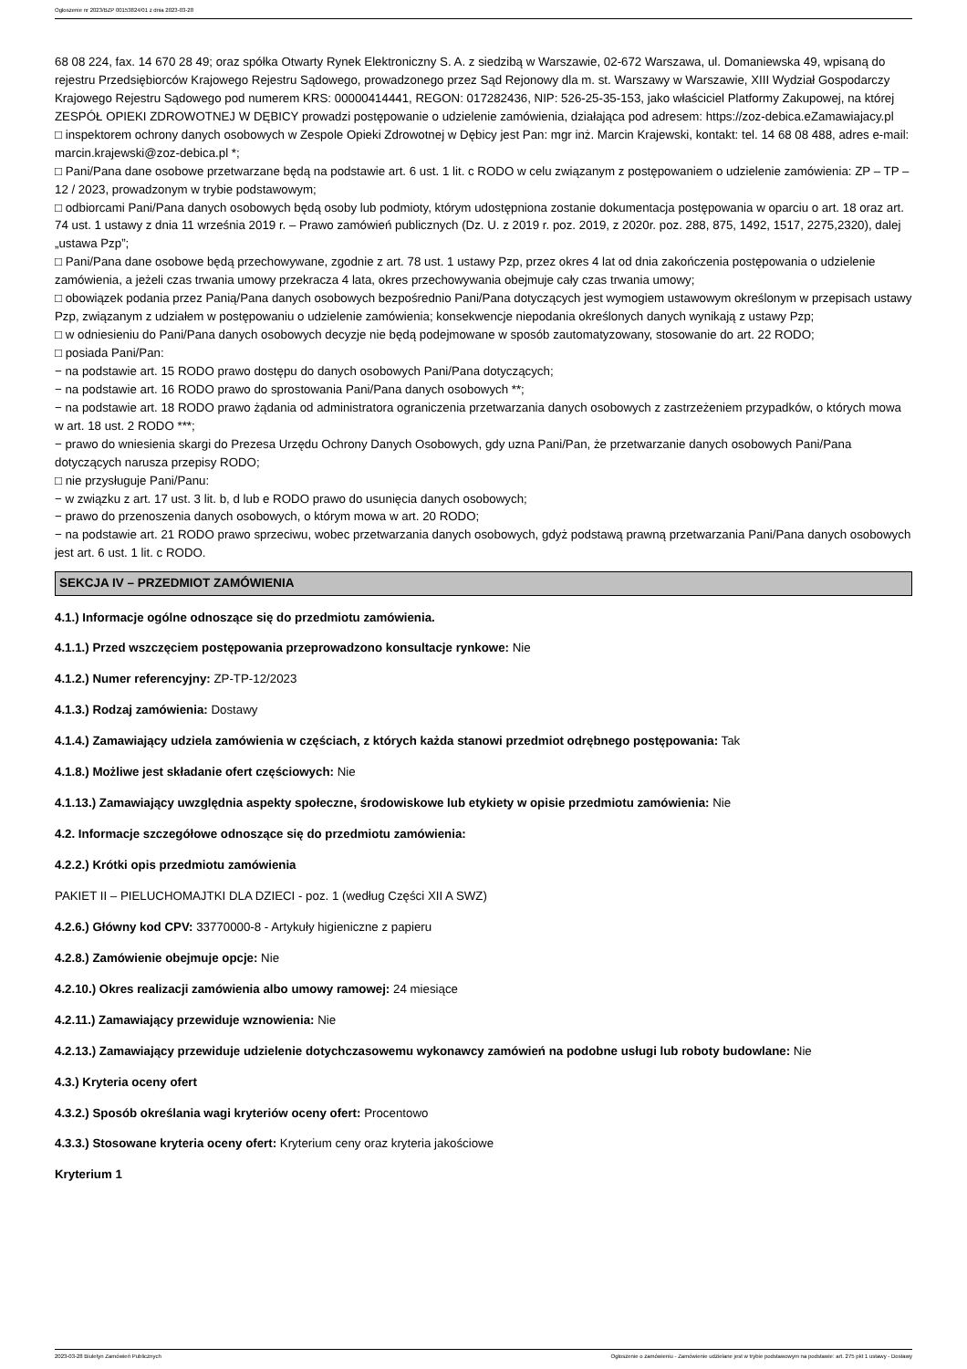Ogłoszenie nr 2023/BZP 00153824/01 z dnia 2023-03-28
68 08 224, fax. 14 670 28 49; oraz spółka Otwarty Rynek Elektroniczny S. A. z siedzibą w Warszawie, 02-672 Warszawa, ul. Domaniewska 49, wpisaną do rejestru Przedsiębiorców Krajowego Rejestru Sądowego, prowadzonego przez Sąd Rejonowy dla m. st. Warszawy w Warszawie, XIII Wydział Gospodarczy Krajowego Rejestru Sądowego pod numerem KRS: 00000414441, REGON: 017282436, NIP: 526-25-35-153, jako właściciel Platformy Zakupowej, na której ZESPÓŁ OPIEKI ZDROWOTNEJ W DĘBICY prowadzi postępowanie o udzielenie zamówienia, działająca pod adresem: https://zoz-debica.eZamawiajacy.pl
□ inspektorem ochrony danych osobowych w Zespole Opieki Zdrowotnej w Dębicy jest Pan: mgr inż. Marcin Krajewski, kontakt: tel. 14 68 08 488, adres e-mail: marcin.krajewski@zoz-debica.pl *;
□ Pani/Pana dane osobowe przetwarzane będą na podstawie art. 6 ust. 1 lit. c RODO w celu związanym z postępowaniem o udzielenie zamówienia: ZP – TP – 12 / 2023, prowadzonym w trybie podstawowym;
□ odbiorcami Pani/Pana danych osobowych będą osoby lub podmioty, którym udostępniona zostanie dokumentacja postępowania w oparciu o art. 18 oraz art. 74 ust. 1 ustawy z dnia 11 września 2019 r. – Prawo zamówień publicznych (Dz. U. z 2019 r. poz. 2019, z 2020r. poz. 288, 875, 1492, 1517, 2275,2320), dalej „ustawa Pzp”;
□ Pani/Pana dane osobowe będą przechowywane, zgodnie z art. 78 ust. 1 ustawy Pzp, przez okres 4 lat od dnia zakończenia postępowania o udzielenie zamówienia, a jeżeli czas trwania umowy przekracza 4 lata, okres przechowywania obejmuje cały czas trwania umowy;
□ obowiązek podania przez Panią/Pana danych osobowych bezpośrednio Pani/Pana dotyczących jest wymogiem ustawowym określonym w przepisach ustawy Pzp, związanym z udziałem w postępowaniu o udzielenie zamówienia; konsekwencje niepodania określonych danych wynikają z ustawy Pzp;
□ w odniesieniu do Pani/Pana danych osobowych decyzje nie będą podejmowane w sposób zautomatyzowany, stosowanie do art. 22 RODO;
□ posiada Pani/Pan:
− na podstawie art. 15 RODO prawo dostępu do danych osobowych Pani/Pana dotyczących;
− na podstawie art. 16 RODO prawo do sprostowania Pani/Pana danych osobowych **;
− na podstawie art. 18 RODO prawo żądania od administratora ograniczenia przetwarzania danych osobowych z zastrzeżeniem przypadków, o których mowa w art. 18 ust. 2 RODO ***;
− prawo do wniesienia skargi do Prezesa Urzędu Ochrony Danych Osobowych, gdy uzna Pani/Pan, że przetwarzanie danych osobowych Pani/Pana dotyczących narusza przepisy RODO;
□ nie przysługuje Pani/Panu:
− w związku z art. 17 ust. 3 lit. b, d lub e RODO prawo do usunięcia danych osobowych;
− prawo do przenoszenia danych osobowych, o którym mowa w art. 20 RODO;
− na podstawie art. 21 RODO prawo sprzeciwu, wobec przetwarzania danych osobowych, gdyż podstawą prawną przetwarzania Pani/Pana danych osobowych jest art. 6 ust. 1 lit. c RODO.
SEKCJA IV – PRZEDMIOT ZAMÓWIENIA
4.1.) Informacje ogólne odnoszące się do przedmiotu zamówienia.
4.1.1.) Przed wszczęciem postępowania przeprowadzono konsultacje rynkowe: Nie
4.1.2.) Numer referencyjny: ZP-TP-12/2023
4.1.3.) Rodzaj zamówienia: Dostawy
4.1.4.) Zamawiający udziela zamówienia w częściach, z których każda stanowi przedmiot odrębnego postępowania: Tak
4.1.8.) Możliwe jest składanie ofert częściowych: Nie
4.1.13.) Zamawiający uwzględnia aspekty społeczne, środowiskowe lub etykiety w opisie przedmiotu zamówienia: Nie
4.2. Informacje szczegółowe odnoszące się do przedmiotu zamówienia:
4.2.2.) Krótki opis przedmiotu zamówienia
PAKIET II – PIELUCHOMAJTKI DLA DZIECI - poz. 1 (według Części XII A SWZ)
4.2.6.) Główny kod CPV: 33770000-8 - Artykuły higieniczne z papieru
4.2.8.) Zamówienie obejmuje opcje: Nie
4.2.10.) Okres realizacji zamówienia albo umowy ramowej: 24 miesiące
4.2.11.) Zamawiający przewiduje wznowienia: Nie
4.2.13.) Zamawiający przewiduje udzielenie dotychczasowemu wykonawcy zamówień na podobne usługi lub roboty budowlane: Nie
4.3.) Kryteria oceny ofert
4.3.2.) Sposób określania wagi kryteriów oceny ofert: Procentowo
4.3.3.) Stosowane kryteria oceny ofert: Kryterium ceny oraz kryteria jakościowe
Kryterium 1
2023-03-28 Biuletyn Zamówień Publicznych Ogłoszenie o zamówieniu - Zamówienie udzielane jest w trybie podstawowym na podstawie: art. 275 pkt 1 ustawy - Dostawy